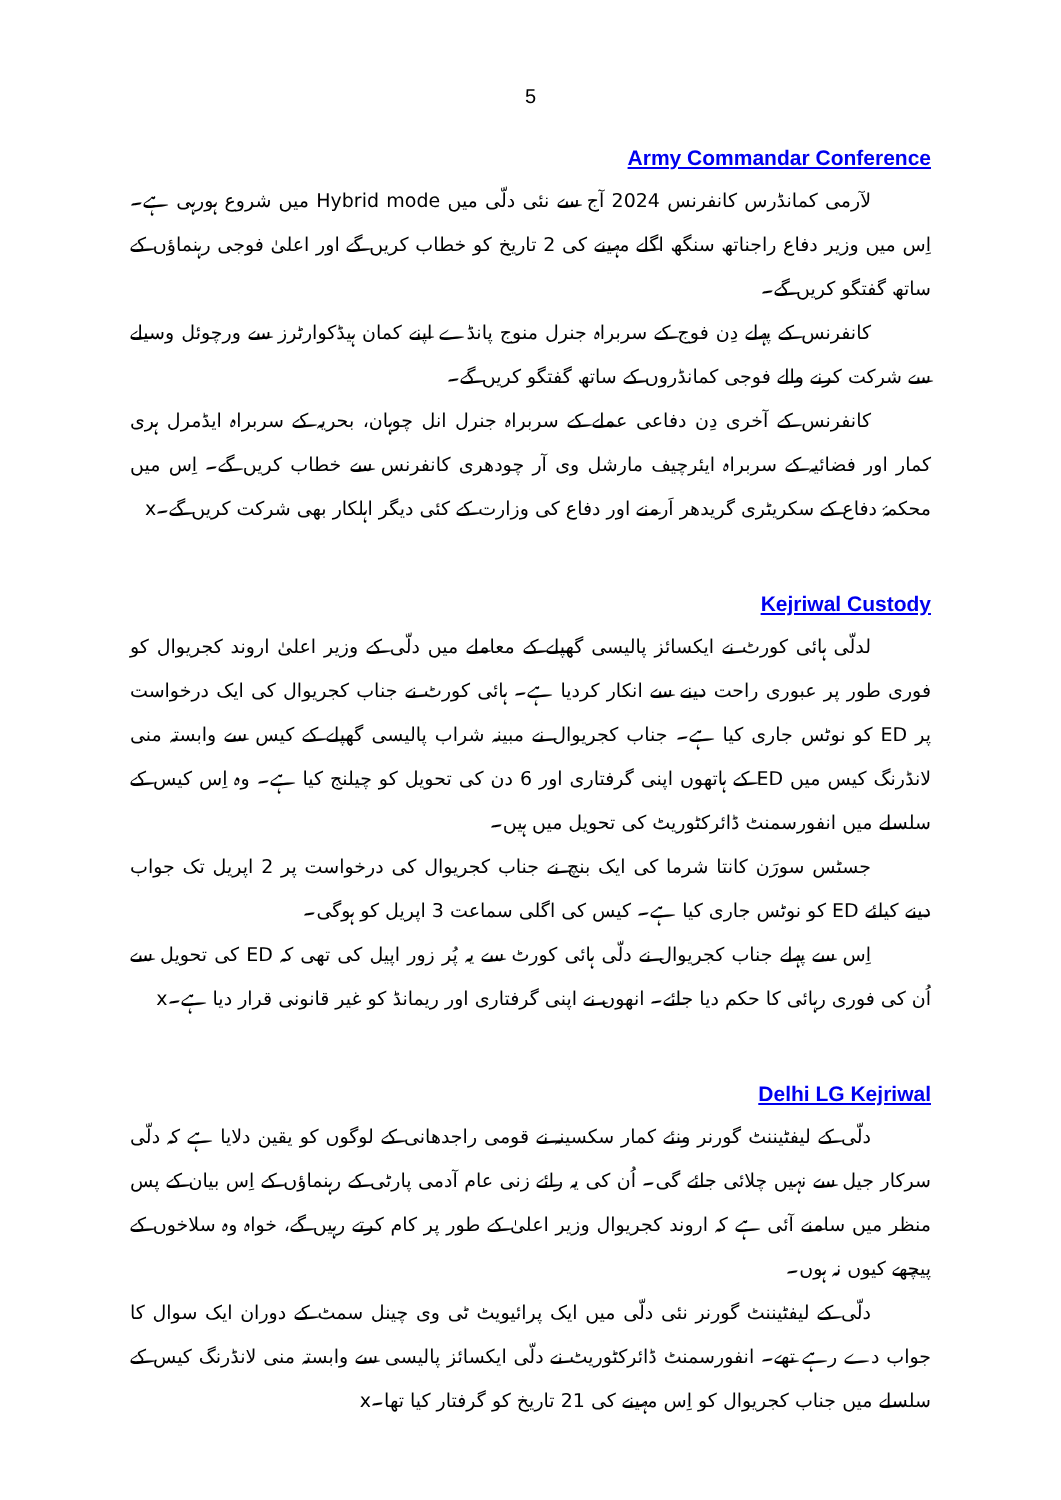5
Army Commandar Conference
لآرمی کمانڈرس کانفرنس 2024 آج سے نئی دلّی میں Hybrid mode میں شروع ہورہی ہے۔ اِس میں وزیر دفاع راجناتھ سنگھ اگلے مہینے کی 2 تاریخ کو خطاب کریں گے اور اعلیٰ فوجی رہنماؤں کے ساتھ گفتگو کریں گے۔
کانفرنس کے پہلے دِن فوج کے سربراہ جنرل منوج پانڈے اپنے کمان ہیڈکوارٹرز سے ورچوئل وسیلے سے شرکت کرنے والے فوجی کمانڈروں کے ساتھ گفتگو کریں گے۔
کانفرنس کے آخری دِن دفاعی عملے کے سربراہ جنرل انل چوہان، بحریہ کے سربراہ ایڈمرل ہری کمار اور فضائیہ کے سربراہ ایئرچیف مارشل وی آر چودھری کانفرنس سے خطاب کریں گے۔ اِس میں محکمۂ دفاع کے سکریٹری گریدھر اَرمنے اور دفاع کی وزارت کے کئی دیگر اہلکار بھی شرکت کریں گے۔x
Kejriwal Custody
لدلّی ہائی کورٹ نے ایکسائز پالیسی گھپلے کے معاملے میں دلّی کے وزیر اعلیٰ اروند کجریوال کو فوری طور پر عبوری راحت دینے سے انکار کردیا ہے۔ ہائی کورٹ نے جناب کجریوال کی ایک درخواست پر ED کو نوٹس جاری کیا ہے۔ جناب کجریوال نے مبینہ شراب پالیسی گھپلے کے کیس سے وابستہ منی لانڈرنگ کیس میں ED کے ہاتھوں اپنی گرفتاری اور 6 دن کی تحویل کو چیلنج کیا ہے۔ وہ اِس کیس کے سلسلے میں انفورسمنٹ ڈائرکٹوریٹ کی تحویل میں ہیں۔
جسٹس سورَن کانتا شرما کی ایک بنچ نے جناب کجریوال کی درخواست پر 2 اپریل تک جواب دینے کیلئے ED کو نوٹس جاری کیا ہے۔ کیس کی اگلی سماعت 3 اپریل کو ہوگی۔
اِس سے پہلے جناب کجریوال نے دلّی ہائی کورٹ سے یہ پُر زور اپیل کی تھی کہ ED کی تحویل سے اُن کی فوری رہائی کا حکم دیا جائے۔ انھوں نے اپنی گرفتاری اور ریمانڈ کو غیر قانونی قرار دیا ہے۔x
Delhi LG Kejriwal
دلّی کے لیفٹیننٹ گورنر ونئے کمار سکسینہ نے قومی راجدھانی کے لوگوں کو یقین دلایا ہے کہ دلّی سرکار جیل سے نہیں چلائی جائے گی۔ اُن کی یہ رائے زنی عام آدمی پارٹی کے رہنماؤں کے اِس بیان کے پس منظر میں سامنے آئی ہے کہ اروند کجریوال وزیر اعلیٰ کے طور پر کام کرتے رہیں گے، خواہ وہ سلاخوں کے پیچھے کیوں نہ ہوں۔
دلّی کے لیفٹیننٹ گورنر نئی دلّی میں ایک پرائیویٹ ٹی وی چینل سمٹ کے دوران ایک سوال کا جواب دے رہے تھے۔ انفورسمنٹ ڈائرکٹوریٹ نے دلّی ایکسائز پالیسی سے وابستہ منی لانڈرنگ کیس کے سلسلے میں جناب کجریوال کو اِس مہینے کی 21 تاریخ کو گرفتار کیا تھا۔x